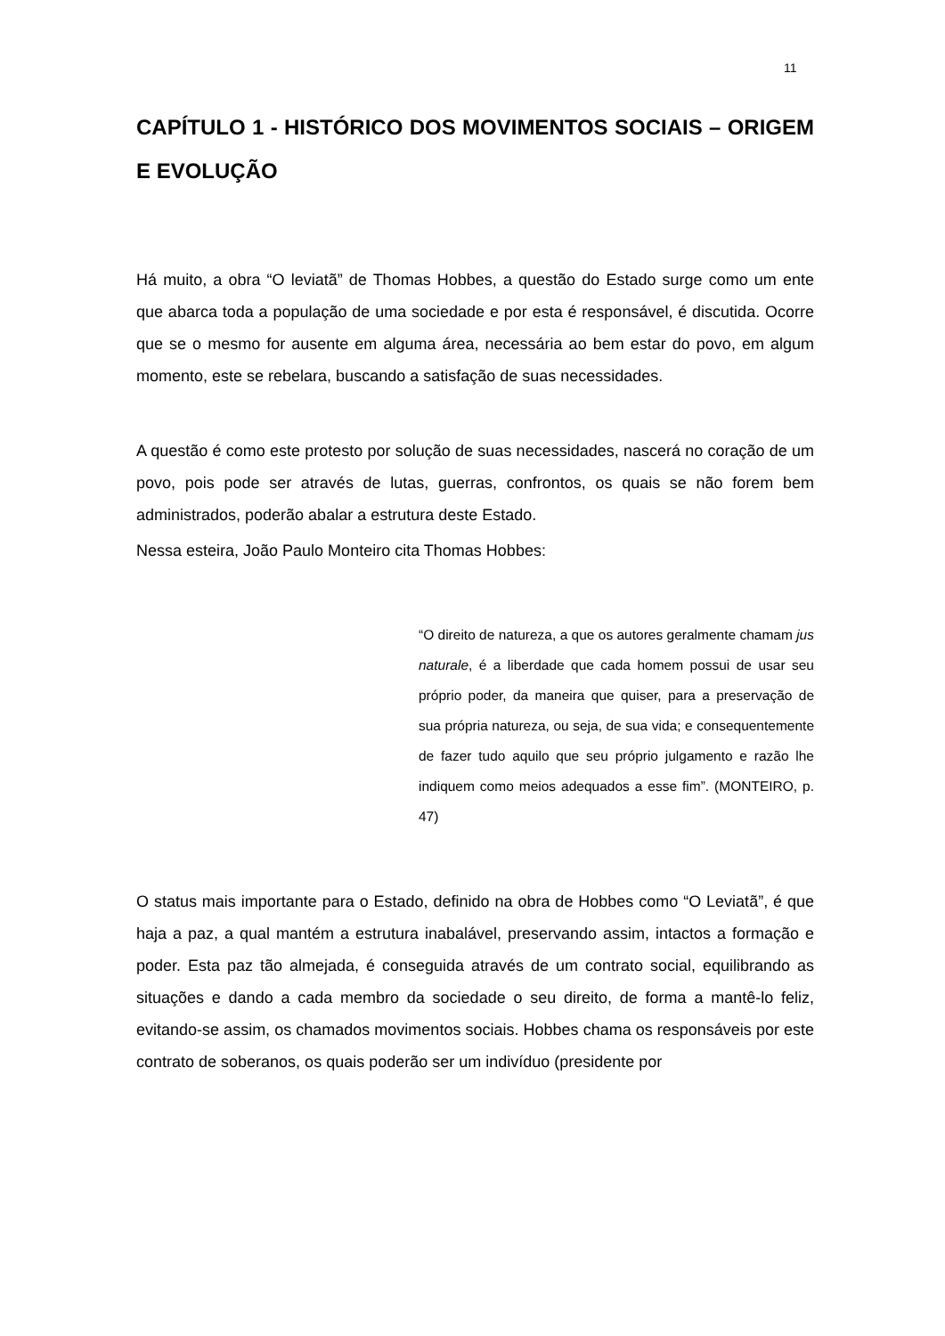11
CAPÍTULO 1 - HISTÓRICO DOS MOVIMENTOS SOCIAIS – ORIGEM E EVOLUÇÃO
Há muito, a obra “O leviatã” de Thomas Hobbes, a questão do Estado surge como um ente que abarca toda a população de uma sociedade e por esta é responsável, é discutida. Ocorre que se o mesmo for ausente em alguma área, necessária ao bem estar do povo, em algum momento, este se rebelara, buscando a satisfação de suas necessidades.
A questão é como este protesto por solução de suas necessidades, nascerá no coração de um povo, pois pode ser através de lutas, guerras, confrontos, os quais se não forem bem administrados, poderão abalar a estrutura deste Estado.
Nessa esteira, João Paulo Monteiro cita Thomas Hobbes:
“O direito de natureza, a que os autores geralmente chamam jus naturale, é a liberdade que cada homem possui de usar seu próprio poder, da maneira que quiser, para a preservação de sua própria natureza, ou seja, de sua vida; e consequentemente de fazer tudo aquilo que seu próprio julgamento e razão lhe indiquem como meios adequados a esse fim”. (MONTEIRO, p. 47)
O status mais importante para o Estado, definido na obra de Hobbes como “O Leviatã”, é que haja a paz, a qual mantém a estrutura inabalável, preservando assim, intactos a formação e poder. Esta paz tão almejada, é conseguida através de um contrato social, equilibrando as situações e dando a cada membro da sociedade o seu direito, de forma a mantê-lo feliz, evitando-se assim, os chamados movimentos sociais. Hobbes chama os responsáveis por este contrato de soberanos, os quais poderão ser um indivíduo (presidente por